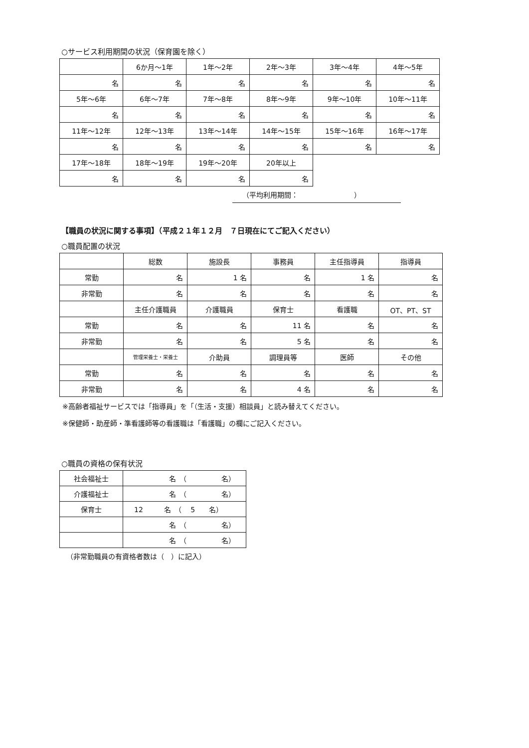○サービス利用期間の状況（保育園を除く）
| | 6か月～1年 | 1年～2年 | 2年～3年 | 3年～4年 | 4年～5年 |
| 名 | 名 | 名 | 名 | 名 | 名 |
| 5年～6年 | 6年～7年 | 7年～8年 | 8年～9年 | 9年～10年 | 10年～11年 |
| 名 | 名 | 名 | 名 | 名 | 名 |
| 11年～12年 | 12年～13年 | 13年～14年 | 14年～15年 | 15年～16年 | 16年～17年 |
| 名 | 名 | 名 | 名 | 名 | 名 |
| 17年～18年 | 18年～19年 | 19年～20年 | 20年以上 | | |
| 名 | 名 | 名 | 名 | | |
（平均利用期間：　　　　　　　　）
【職員の状況に関する事項】（平成２１年１２月　７日現在にてご記入ください）
○職員配置の状況
| | 総数 | 施設長 | 事務員 | 主任指導員 | 指導員 |
| 常勤 | 名 | 1 名 | 名 | 1 名 | 名 |
| 非常勤 | 名 | 名 | 名 | 名 | 名 |
| | 主任介護職員 | 介護職員 | 保育士 | 看護職 | OT、PT、ST |
| 常勤 | 名 | 名 | 11 名 | 名 | 名 |
| 非常勤 | 名 | 名 | 5 名 | 名 | 名 |
| | 管理栄養士・栄養士 | 介助員 | 調理員等 | 医師 | その他 |
| 常勤 | 名 | 名 | 名 | 名 | 名 |
| 非常勤 | 名 | 名 | 4 名 | 名 | 名 |
※高齢者福祉サービスでは「指導員」を「（生活・支援）相談員」と読み替えてください。
※保健師・助産師・準看護師等の看護職は「看護職」の欄にご記入ください。
○職員の資格の保有状況
| 社会福祉士 | 名 （ 名） |
| 介護福祉士 | 名 （ 名） |
| 保育士 | 12 名 （ 5 名） |
| | 名 （ 名） |
| | 名 （ 名） |
（非常勤職員の有資格者数は（　）に記入）